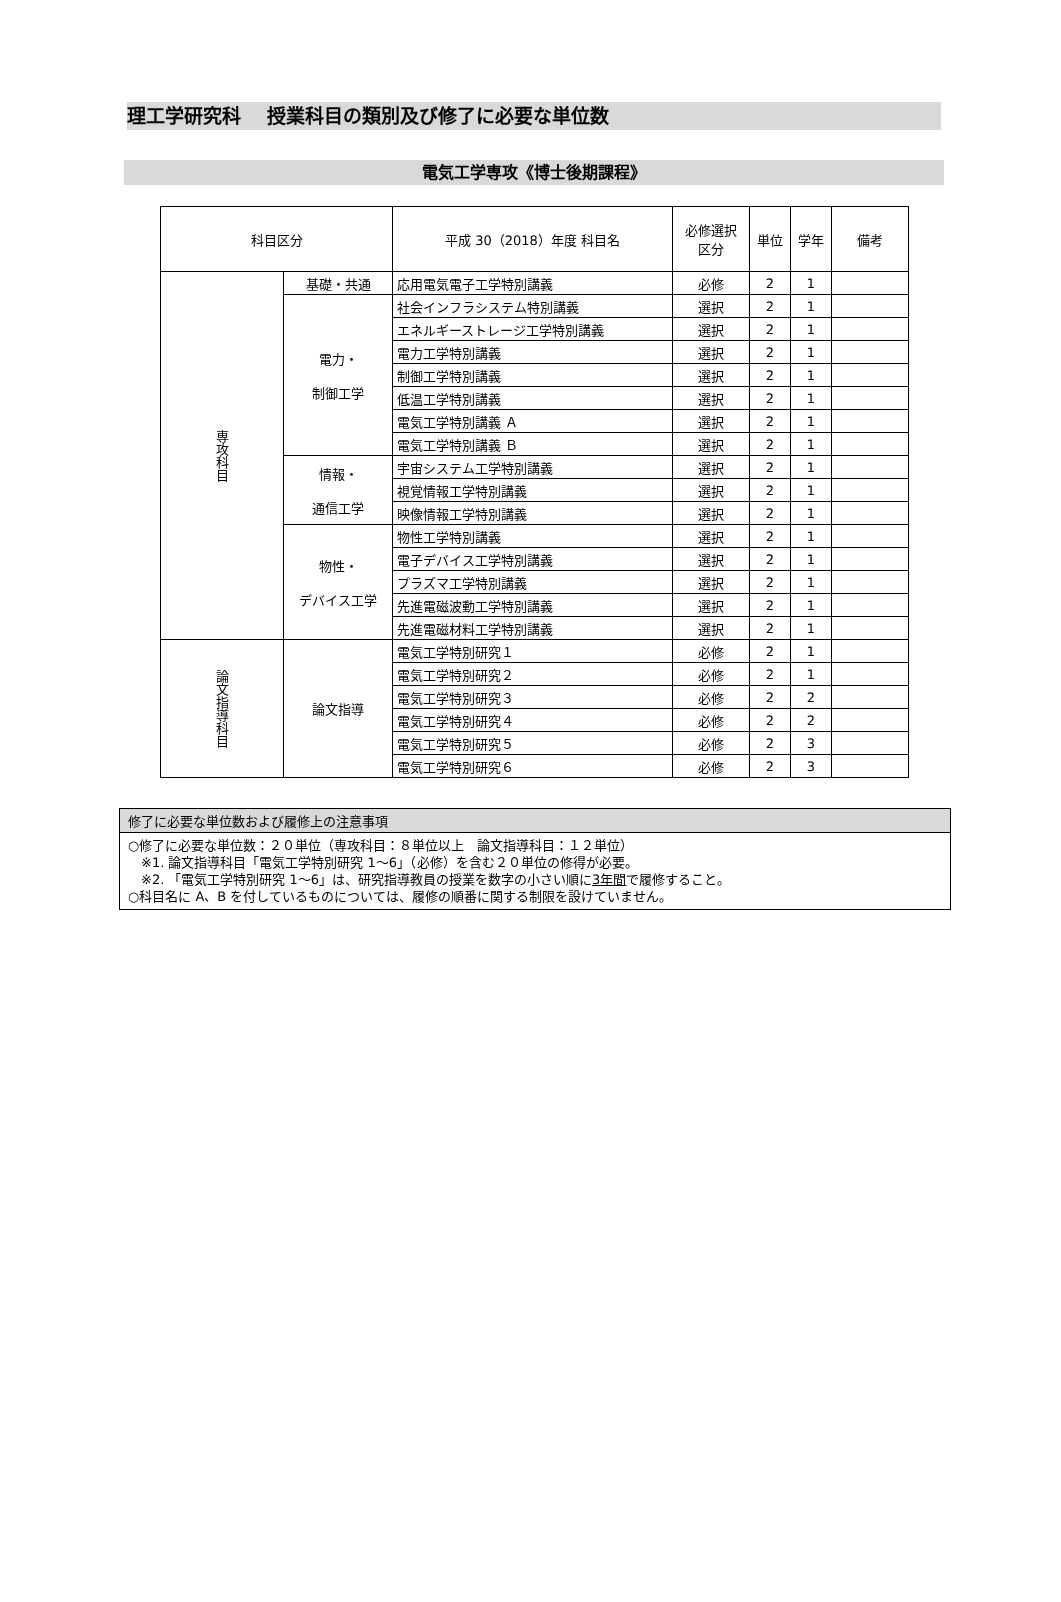理工学研究科　 授業科目の類別及び修了に必要な単位数
電気工学専攻《博士後期課程》
| 科目区分 | | 平成 30（2018）年度 科目名 | 必修選択 区分 | 単位 | 学年 | 備考 |
| --- | --- | --- | --- | --- | --- | --- |
| 専攻科目 | 基礎・共通 | 応用電気電子工学特別講義 | 必修 | 2 | 1 | |
| | 電力・ 制御工学 | 社会インフラシステム特別講義 | 選択 | 2 | 1 | |
| | | エネルギーストレージ工学特別講義 | 選択 | 2 | 1 | |
| | | 電力工学特別講義 | 選択 | 2 | 1 | |
| | | 制御工学特別講義 | 選択 | 2 | 1 | |
| | | 低温工学特別講義 | 選択 | 2 | 1 | |
| | | 電気工学特別講義 Ａ | 選択 | 2 | 1 | |
| | | 電気工学特別講義 Ｂ | 選択 | 2 | 1 | |
| | 情報・ 通信工学 | 宇宙システム工学特別講義 | 選択 | 2 | 1 | |
| | | 視覚情報工学特別講義 | 選択 | 2 | 1 | |
| | | 映像情報工学特別講義 | 選択 | 2 | 1 | |
| | 物性・ デバイス工学 | 物性工学特別講義 | 選択 | 2 | 1 | |
| | | 電子デバイス工学特別講義 | 選択 | 2 | 1 | |
| | | プラズマ工学特別講義 | 選択 | 2 | 1 | |
| | | 先進電磁波動工学特別講義 | 選択 | 2 | 1 | |
| | | 先進電磁材料工学特別講義 | 選択 | 2 | 1 | |
| 論文指導科目 | 論文指導 | 電気工学特別研究１ | 必修 | 2 | 1 | |
| | | 電気工学特別研究２ | 必修 | 2 | 1 | |
| | | 電気工学特別研究３ | 必修 | 2 | 2 | |
| | | 電気工学特別研究４ | 必修 | 2 | 2 | |
| | | 電気工学特別研究５ | 必修 | 2 | 3 | |
| | | 電気工学特別研究６ | 必修 | 2 | 3 | |
修了に必要な単位数および履修上の注意事項
○修了に必要な単位数：２０単位（専攻科目：８単位以上　論文指導科目：１２単位）
　※1. 論文指導科目「電気工学特別研究 1～6」（必修）を含む２０単位の修得が必要。
　※2. 「電気工学特別研究 1～6」は、研究指導教員の授業を数字の小さい順に3年間で履修すること。
○科目名に A、B を付しているものについては、履修の順番に関する制限を設けていません。